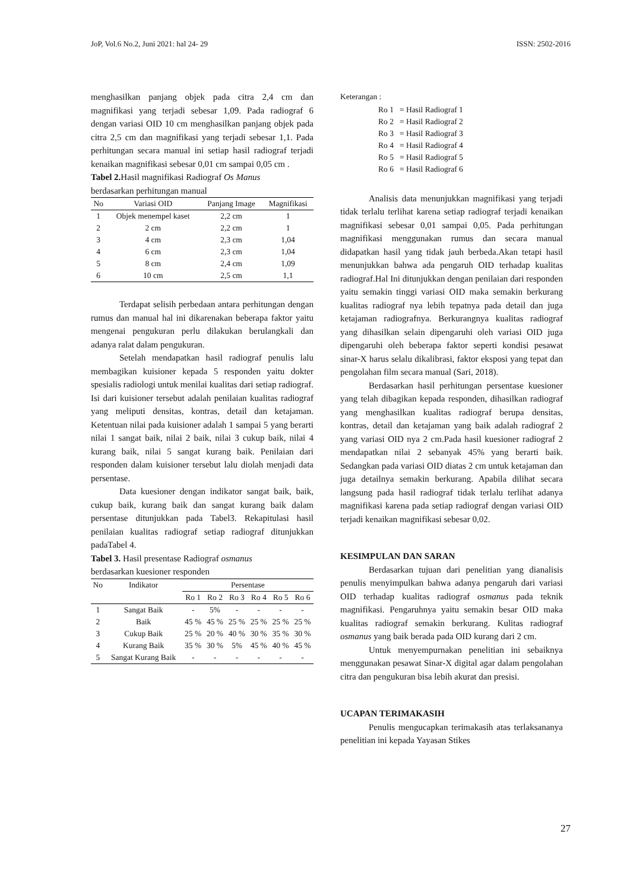JoP, Vol.6 No.2, Juni 2021: hal 24- 29 ISSN: 2502-2016
menghasilkan panjang objek pada citra 2,4 cm dan magnifikasi yang terjadi sebesar 1,09. Pada radiograf 6 dengan variasi OID 10 cm menghasilkan panjang objek pada citra 2,5 cm dan magnifikasi yang terjadi sebesar 1,1. Pada perhitungan secara manual ini setiap hasil radiograf terjadi kenaikan magnifikasi sebesar 0,01 cm sampai 0,05 cm .
Tabel 2. Hasil magnifikasi Radiograf Os Manus
berdasarkan perhitungan manual
| No | Variasi OID | Panjang Image | Magnifikasi |
| --- | --- | --- | --- |
| 1 | Objek menempel kaset | 2,2 cm | 1 |
| 2 | 2 cm | 2,2 cm | 1 |
| 3 | 4 cm | 2,3 cm | 1,04 |
| 4 | 6 cm | 2,3 cm | 1,04 |
| 5 | 8 cm | 2,4 cm | 1,09 |
| 6 | 10 cm | 2,5 cm | 1,1 |
Terdapat selisih perbedaan antara perhitungan dengan rumus dan manual hal ini dikarenakan beberapa faktor yaitu mengenai pengukuran perlu dilakukan berulangkali dan adanya ralat dalam pengukuran.
Setelah mendapatkan hasil radiograf penulis lalu membagikan kuisioner kepada 5 responden yaitu dokter spesialis radiologi untuk menilai kualitas dari setiap radiograf. Isi dari kuisioner tersebut adalah penilaian kualitas radiograf yang meliputi densitas, kontras, detail dan ketajaman. Ketentuan nilai pada kuisioner adalah 1 sampai 5 yang berarti nilai 1 sangat baik, nilai 2 baik, nilai 3 cukup baik, nilai 4 kurang baik, nilai 5 sangat kurang baik. Penilaian dari responden dalam kuisioner tersebut lalu diolah menjadi data persentase.
Data kuesioner dengan indikator sangat baik, baik, cukup baik, kurang baik dan sangat kurang baik dalam persentase ditunjukkan pada Tabel3. Rekapitulasi hasil penilaian kualitas radiograf setiap radiograf ditunjukkan padaTabel 4.
Tabel 3. Hasil presentase Radiograf osmanus
berdasarkan kuesioner responden
| No | Indikator | Persentase | | | | | |
| --- | --- | --- | --- | --- | --- | --- | --- |
| | | Ro 1 | Ro 2 | Ro 3 | Ro 4 | Ro 5 | Ro 6 |
| 1 | Sangat Baik | - | 5% | - | - | - | - |
| 2 | Baik | 45 % | 45 % | 25 % | 25 % | 25 % | 25 % |
| 3 | Cukup Baik | 25 % | 20 % | 40 % | 30 % | 35 % | 30 % |
| 4 | Kurang Baik | 35 % | 30 % | 5% | 45 % | 40 % | 45 % |
| 5 | Sangat Kurang Baik | - | - | - | - | - | - |
Keterangan :
| Ro 1 | = Hasil Radiograf 1 |
| Ro 2 | = Hasil Radiograf 2 |
| Ro 3 | = Hasil Radiograf 3 |
| Ro 4 | = Hasil Radiograf 4 |
| Ro 5 | = Hasil Radiograf 5 |
| Ro 6 | = Hasil Radiograf 6 |
Analisis data menunjukkan magnifikasi yang terjadi tidak terlalu terlihat karena setiap radiograf terjadi kenaikan magnifikasi sebesar 0,01 sampai 0,05. Pada perhitungan magnifikasi menggunakan rumus dan secara manual didapatkan hasil yang tidak jauh berbeda.Akan tetapi hasil menunjukkan bahwa ada pengaruh OID terhadap kualitas radiograf.Hal Ini ditunjukkan dengan penilaian dari responden yaitu semakin tinggi variasi OID maka semakin berkurang kualitas radiograf nya lebih tepatnya pada detail dan juga ketajaman radiografnya. Berkurangnya kualitas radiograf yang dihasilkan selain dipengaruhi oleh variasi OID juga dipengaruhi oleh beberapa faktor seperti kondisi pesawat sinar-X harus selalu dikalibrasi, faktor eksposi yang tepat dan pengolahan film secara manual (Sari, 2018).
Berdasarkan hasil perhitungan persentase kuesioner yang telah dibagikan kepada responden, dihasilkan radiograf yang menghasilkan kualitas radiograf berupa densitas, kontras, detail dan ketajaman yang baik adalah radiograf 2 yang variasi OID nya 2 cm.Pada hasil kuesioner radiograf 2 mendapatkan nilai 2 sebanyak 45% yang berarti baik. Sedangkan pada variasi OID diatas 2 cm untuk ketajaman dan juga detailnya semakin berkurang. Apabila dilihat secara langsung pada hasil radiograf tidak terlalu terlihat adanya magnifikasi karena pada setiap radiograf dengan variasi OID terjadi kenaikan magnifikasi sebesar 0,02.
KESIMPULAN DAN SARAN
Berdasarkan tujuan dari penelitian yang dianalisis penulis menyimpulkan bahwa adanya pengaruh dari variasi OID terhadap kualitas radiograf osmanus pada teknik magnifikasi. Pengaruhnya yaitu semakin besar OID maka kualitas radiograf semakin berkurang. Kulitas radiograf osmanus yang baik berada pada OID kurang dari 2 cm.
Untuk menyempurnakan penelitian ini sebaiknya menggunakan pesawat Sinar-X digital agar dalam pengolahan citra dan pengukuran bisa lebih akurat dan presisi.
UCAPAN TERIMAKASIH
Penulis mengucapkan terimakasih atas terlaksananya penelitian ini kepada Yayasan Stikes
27